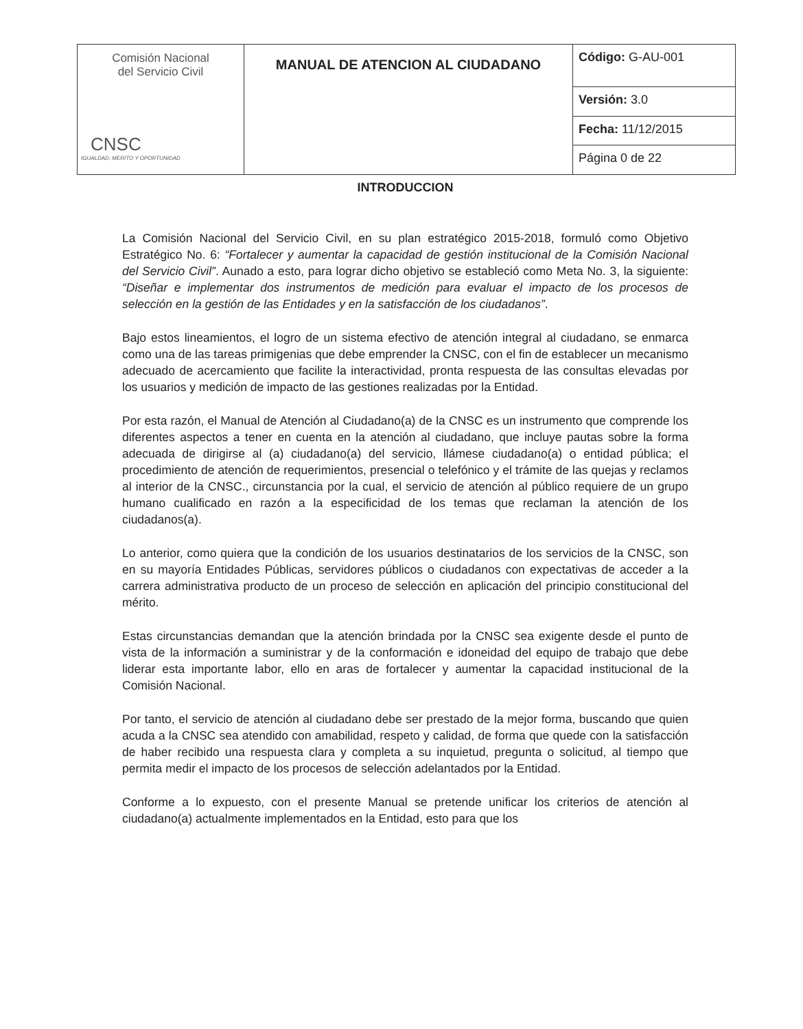| Comisión Nacional del Servicio Civil CNSC IGUALDAD, MERITO Y OPORTUNIDAD | MANUAL DE ATENCION AL CIUDADANO | Código: G-AU-001 |
| | | Versión: 3.0 |
| | | Fecha: 11/12/2015 |
| | | Página 0 de 22 |
INTRODUCCION
La Comisión Nacional del Servicio Civil, en su plan estratégico 2015-2018, formuló como Objetivo Estratégico No. 6: “Fortalecer y aumentar la capacidad de gestión institucional de la Comisión Nacional del Servicio Civil”. Aunado a esto, para lograr dicho objetivo se estableció como Meta No. 3, la siguiente: “Diseñar e implementar dos instrumentos de medición para evaluar el impacto de los procesos de selección en la gestión de las Entidades y en la satisfacción de los ciudadanos”.
Bajo estos lineamientos, el logro de un sistema efectivo de atención integral al ciudadano, se enmarca como una de las tareas primigenias que debe emprender la CNSC, con el fin de establecer un mecanismo adecuado de acercamiento que facilite la interactividad, pronta respuesta de las consultas elevadas por los usuarios y medición de impacto de las gestiones realizadas por la Entidad.
Por esta razón, el Manual de Atención al Ciudadano(a) de la CNSC es un instrumento que comprende los diferentes aspectos a tener en cuenta en la atención al ciudadano, que incluye pautas sobre la forma adecuada de dirigirse al (a) ciudadano(a) del servicio, llámese ciudadano(a) o entidad pública; el procedimiento de atención de requerimientos, presencial o telefónico y el trámite de las quejas y reclamos al interior de la CNSC., circunstancia por la cual, el servicio de atención al público requiere de un grupo humano cualificado en razón a la especificidad de los temas que reclaman la atención de los ciudadanos(a).
Lo anterior, como quiera que la condición de los usuarios destinatarios de los servicios de la CNSC, son en su mayoría Entidades Públicas, servidores públicos o ciudadanos con expectativas de acceder a la carrera administrativa producto de un proceso de selección en aplicación del principio constitucional del mérito.
Estas circunstancias demandan que la atención brindada por la CNSC sea exigente desde el punto de vista de la información a suministrar y de la conformación e idoneidad del equipo de trabajo que debe liderar esta importante labor, ello en aras de fortalecer y aumentar la capacidad institucional de la Comisión Nacional.
Por tanto, el servicio de atención al ciudadano debe ser prestado de la mejor forma, buscando que quien acuda a la CNSC sea atendido con amabilidad, respeto y calidad, de forma que quede con la satisfacción de haber recibido una respuesta clara y completa a su inquietud, pregunta o solicitud, al tiempo que permita medir el impacto de los procesos de selección adelantados por la Entidad.
Conforme a lo expuesto, con el presente Manual se pretende unificar los criterios de atención al ciudadano(a) actualmente implementados en la Entidad, esto para que los